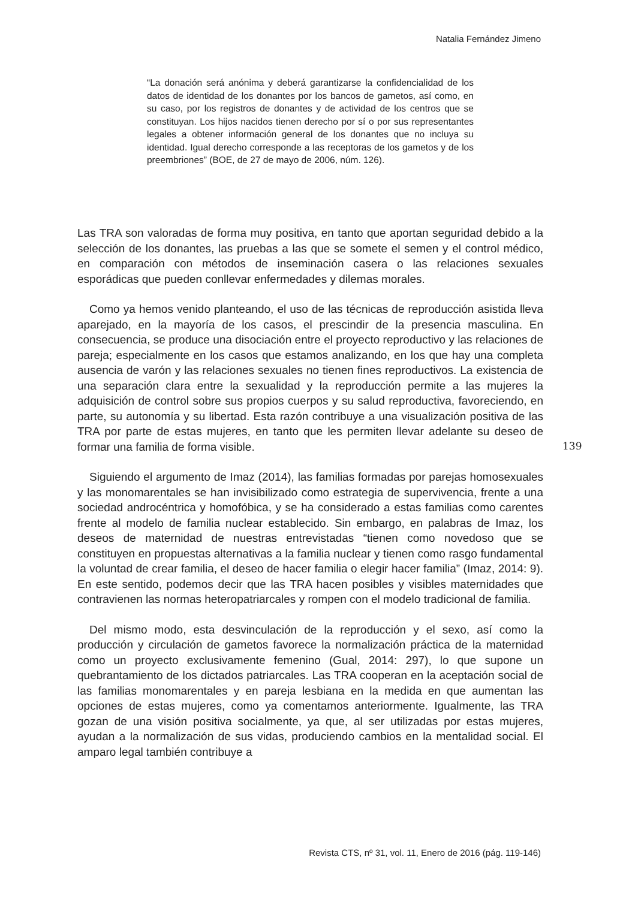Natalia Fernández Jimeno
“La donación será anónima y deberá garantizarse la confidencialidad de los datos de identidad de los donantes por los bancos de gametos, así como, en su caso, por los registros de donantes y de actividad de los centros que se constituyan. Los hijos nacidos tienen derecho por sí o por sus representantes legales a obtener información general de los donantes que no incluya su identidad. Igual derecho corresponde a las receptoras de los gametos y de los preembriones” (BOE, de 27 de mayo de 2006, núm. 126).
Las TRA son valoradas de forma muy positiva, en tanto que aportan seguridad debido a la selección de los donantes, las pruebas a las que se somete el semen y el control médico, en comparación con métodos de inseminación casera o las relaciones sexuales esporádicas que pueden conllevar enfermedades y dilemas morales.
Como ya hemos venido planteando, el uso de las técnicas de reproducción asistida lleva aparejado, en la mayoría de los casos, el prescindir de la presencia masculina. En consecuencia, se produce una disociación entre el proyecto reproductivo y las relaciones de pareja; especialmente en los casos que estamos analizando, en los que hay una completa ausencia de varón y las relaciones sexuales no tienen fines reproductivos. La existencia de una separación clara entre la sexualidad y la reproducción permite a las mujeres la adquisición de control sobre sus propios cuerpos y su salud reproductiva, favoreciendo, en parte, su autonomía y su libertad. Esta razón contribuye a una visualización positiva de las TRA por parte de estas mujeres, en tanto que les permiten llevar adelante su deseo de formar una familia de forma visible.
Siguiendo el argumento de Imaz (2014), las familias formadas por parejas homosexuales y las monomarentales se han invisibilizado como estrategia de supervivencia, frente a una sociedad androcéntrica y homofóbica, y se ha considerado a estas familias como carentes frente al modelo de familia nuclear establecido. Sin embargo, en palabras de Imaz, los deseos de maternidad de nuestras entrevistadas “tienen como novedoso que se constituyen en propuestas alternativas a la familia nuclear y tienen como rasgo fundamental la voluntad de crear familia, el deseo de hacer familia o elegir hacer familia” (Imaz, 2014: 9). En este sentido, podemos decir que las TRA hacen posibles y visibles maternidades que contravienen las normas heteropatriarcales y rompen con el modelo tradicional de familia.
Del mismo modo, esta desvinculación de la reproducción y el sexo, así como la producción y circulación de gametos favorece la normalización práctica de la maternidad como un proyecto exclusivamente femenino (Gual, 2014: 297), lo que supone un quebrantamiento de los dictados patriarcales. Las TRA cooperan en la aceptación social de las familias monomarentales y en pareja lesbiana en la medida en que aumentan las opciones de estas mujeres, como ya comentamos anteriormente. Igualmente, las TRA gozan de una visión positiva socialmente, ya que, al ser utilizadas por estas mujeres, ayudan a la normalización de sus vidas, produciendo cambios en la mentalidad social. El amparo legal también contribuye a
139
Revista CTS, nº 31, vol. 11, Enero de 2016 (pág. 119-146)